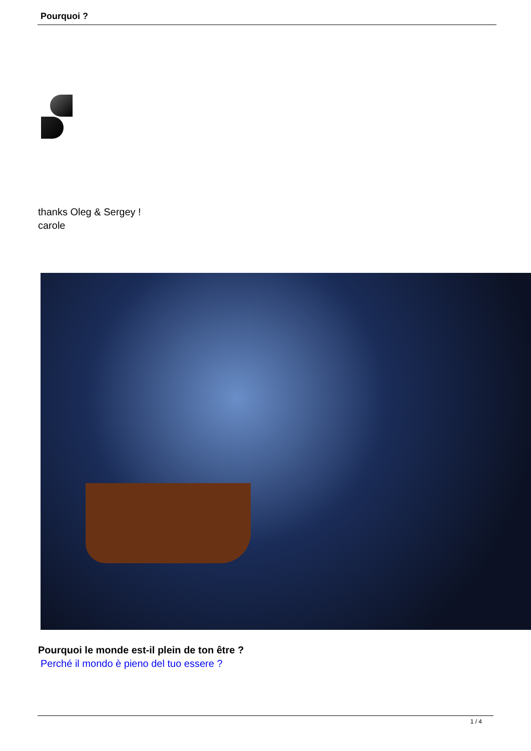Pourquoi ?
thanks Oleg & Sergey !
carole
Pourquoi le monde est-il plein de ton être ?
Perché il mondo è pieno del tuo essere ?
1 / 4